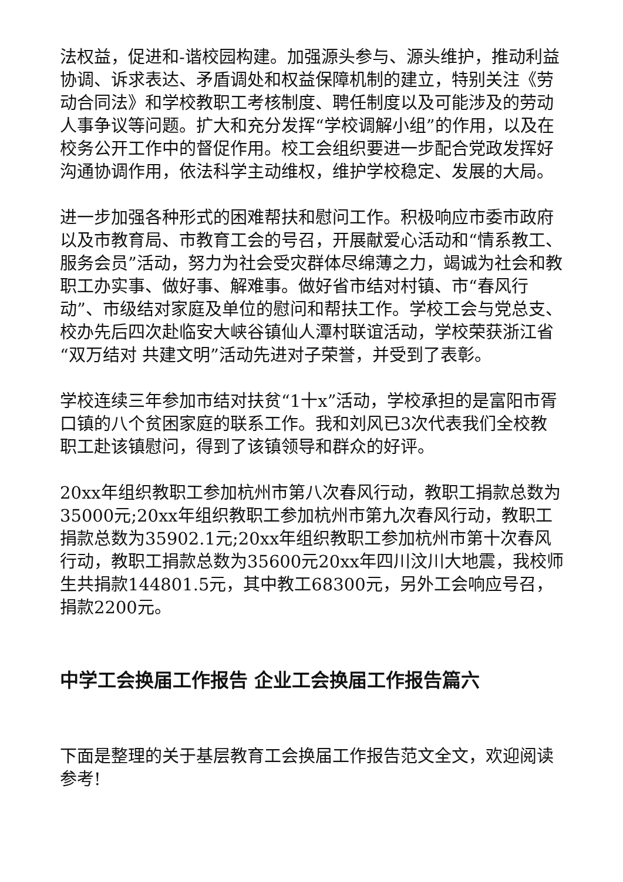法权益，促进和-谐校园构建。加强源头参与、源头维护，推动利益协调、诉求表达、矛盾调处和权益保障机制的建立，特别关注《劳动合同法》和学校教职工考核制度、聘任制度以及可能涉及的劳动人事争议等问题。扩大和充分发挥“学校调解小组”的作用，以及在校务公开工作中的督促作用。校工会组织要进一步配合党政发挥好沟通协调作用，依法科学主动维权，维护学校稳定、发展的大局。
进一步加强各种形式的困难帮扶和慰问工作。积极响应市委市政府以及市教育局、市教育工会的号召，开展献爱心活动和“情系教工、服务会员”活动，努力为社会受灾群体尽绵薄之力，竭诚为社会和教职工办实事、做好事、解难事。做好省市结对村镇、市“春风行动”、市级结对家庭及单位的慰问和帮扶工作。学校工会与党总支、校办先后四次赴临安大峡谷镇仙人潭村联谊活动，学校荣获浙江省“双万结对 共建文明”活动先进对子荣誉，并受到了表彰。
学校连续三年参加市结对扶贫“1十x”活动，学校承担的是富阳市胥口镇的八个贫困家庭的联系工作。我和刘风已3次代表我们全校教职工赴该镇慰问，得到了该镇领导和群众的好评。
20xx年组织教职工参加杭州市第八次春风行动，教职工捐款总数为35000元;20xx年组织教职工参加杭州市第九次春风行动，教职工捐款总数为35902.1元;20xx年组织教职工参加杭州市第十次春风行动，教职工捐款总数为35600元20xx年四川汶川大地震，我校师生共捐款144801.5元，其中教工68300元，另外工会响应号召，捐款2200元。
中学工会换届工作报告 企业工会换届工作报告篇六
下面是整理的关于基层教育工会换届工作报告范文全文，欢迎阅读参考!